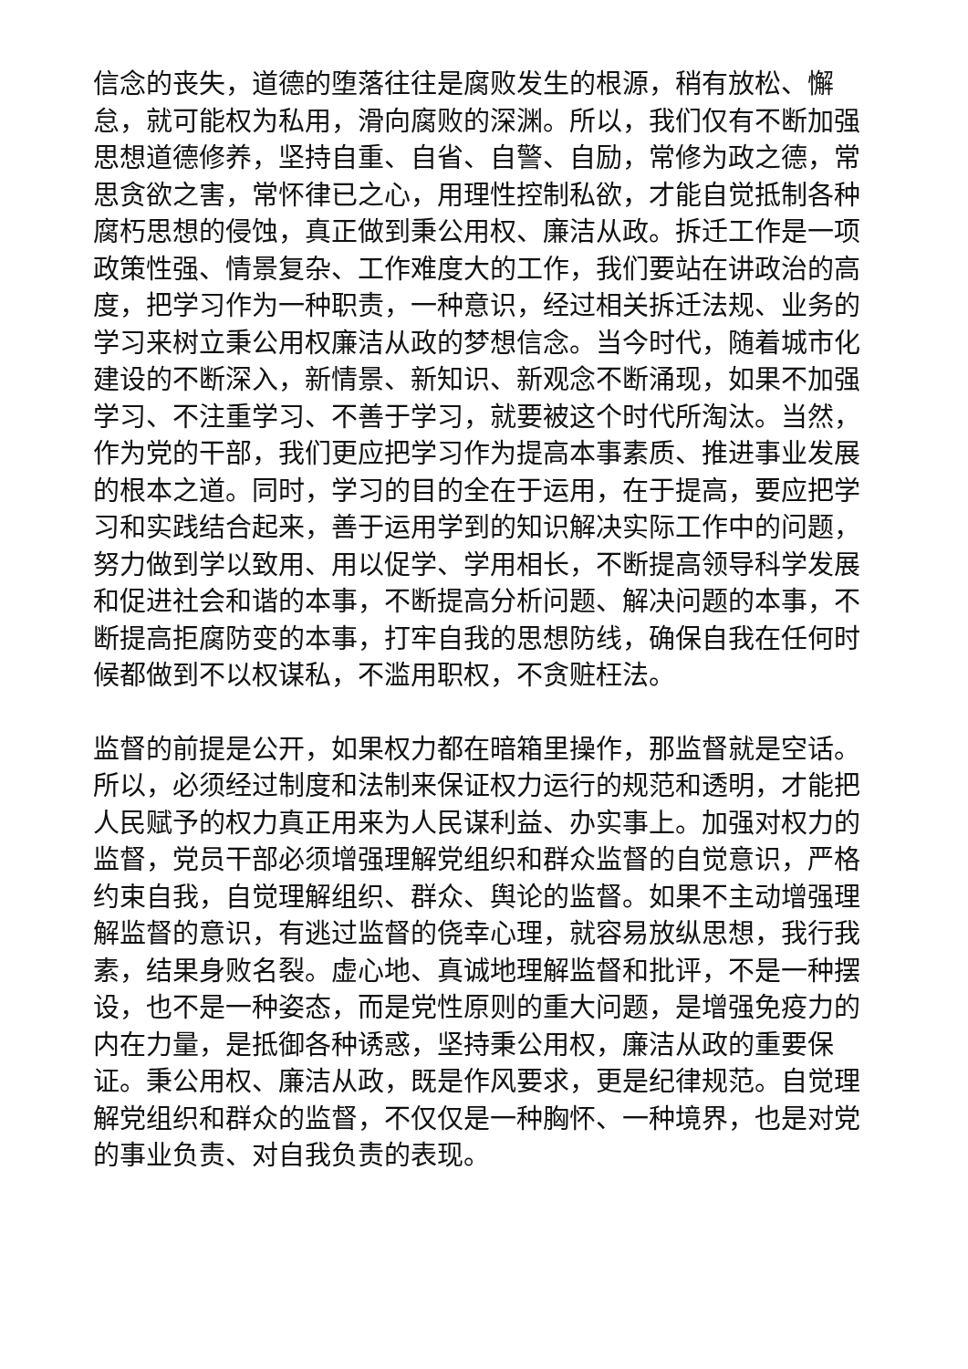信念的丧失，道德的堕落往往是腐败发生的根源，稍有放松、懈怠，就可能权为私用，滑向腐败的深渊。所以，我们仅有不断加强思想道德修养，坚持自重、自省、自警、自励，常修为政之德，常思贪欲之害，常怀律已之心，用理性控制私欲，才能自觉抵制各种腐朽思想的侵蚀，真正做到秉公用权、廉洁从政。拆迁工作是一项政策性强、情景复杂、工作难度大的工作，我们要站在讲政治的高度，把学习作为一种职责，一种意识，经过相关拆迁法规、业务的学习来树立秉公用权廉洁从政的梦想信念。当今时代，随着城市化建设的不断深入，新情景、新知识、新观念不断涌现，如果不加强学习、不注重学习、不善于学习，就要被这个时代所淘汰。当然，作为党的干部，我们更应把学习作为提高本事素质、推进事业发展的根本之道。同时，学习的目的全在于运用，在于提高，要应把学习和实践结合起来，善于运用学到的知识解决实际工作中的问题，努力做到学以致用、用以促学、学用相长，不断提高领导科学发展和促进社会和谐的本事，不断提高分析问题、解决问题的本事，不断提高拒腐防变的本事，打牢自我的思想防线，确保自我在任何时候都做到不以权谋私，不滥用职权，不贪赃枉法。
监督的前提是公开，如果权力都在暗箱里操作，那监督就是空话。所以，必须经过制度和法制来保证权力运行的规范和透明，才能把人民赋予的权力真正用来为人民谋利益、办实事上。加强对权力的监督，党员干部必须增强理解党组织和群众监督的自觉意识，严格约束自我，自觉理解组织、群众、舆论的监督。如果不主动增强理解监督的意识，有逃过监督的侥幸心理，就容易放纵思想，我行我素，结果身败名裂。虚心地、真诚地理解监督和批评，不是一种摆设，也不是一种姿态，而是党性原则的重大问题，是增强免疫力的内在力量，是抵御各种诱惑，坚持秉公用权，廉洁从政的重要保证。秉公用权、廉洁从政，既是作风要求，更是纪律规范。自觉理解党组织和群众的监督，不仅仅是一种胸怀、一种境界，也是对党的事业负责、对自我负责的表现。